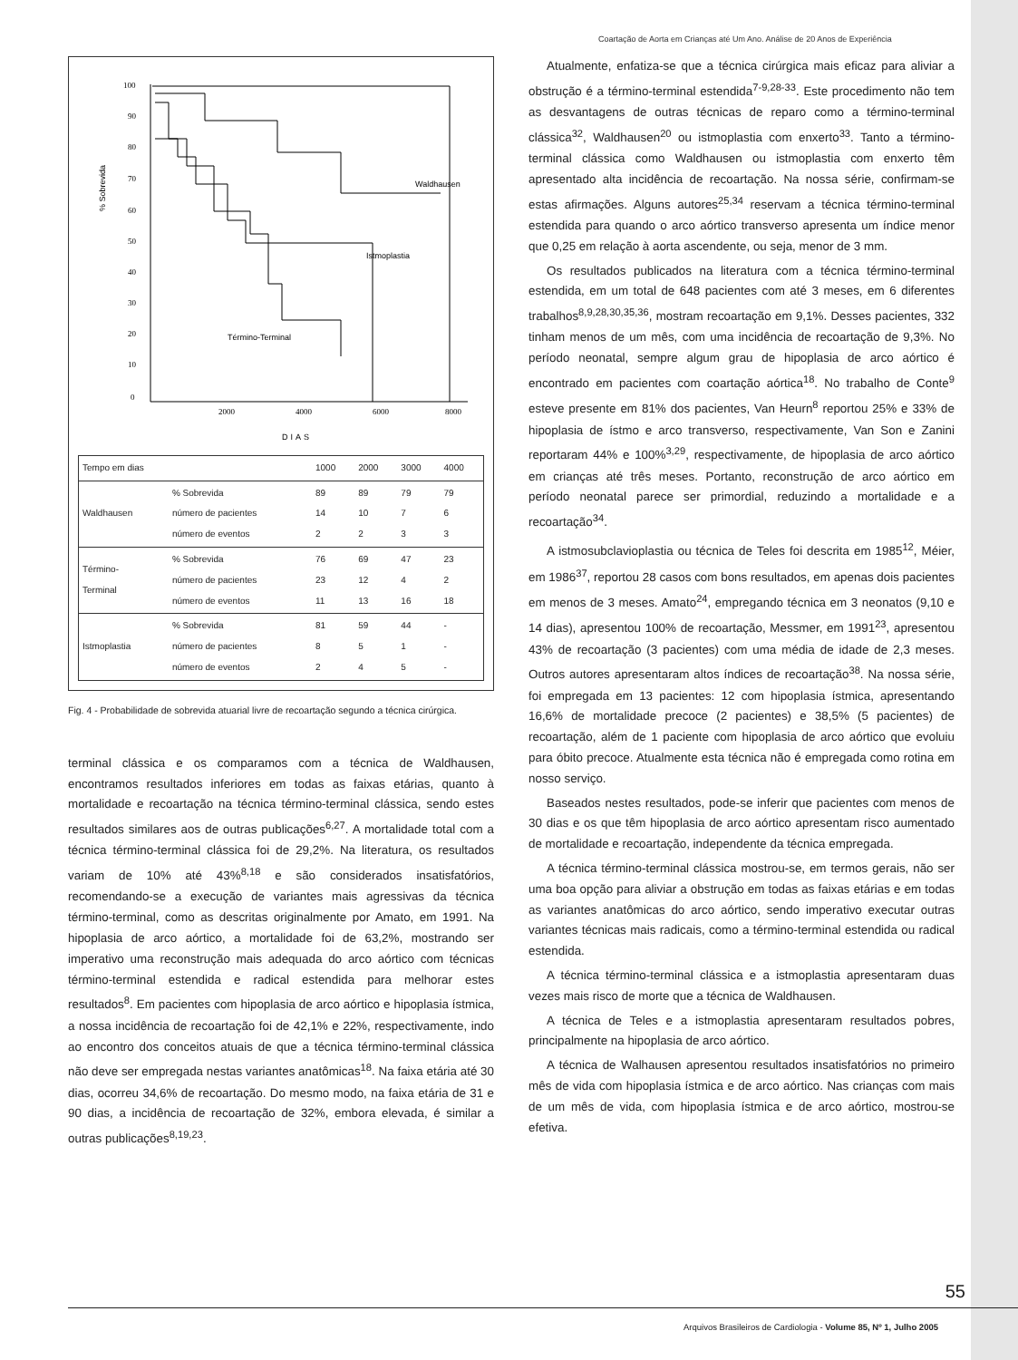Coartação de Aorta em Crianças até Um Ano. Análise de 20 Anos de Experiência
% Sobrevida
100
90
80
70
60
50
40
30
20
10
0
2000
4000
6000
8000
Waldhausen
Istmoplastia
Término-Terminal
DIAS
| Tempo em dias | | 1000 | 2000 | 3000 | 4000 |
| Waldhausen | % Sobrevida número de pacientes número de eventos | 89 14 2 | 89 10 2 | 79 7 3 | 79 6 3 |
| Término- Terminal | % Sobrevida número de pacientes número de eventos | 76 23 11 | 69 12 13 | 47 4 16 | 23 2 18 |
| Istmoplastia | % Sobrevida número de pacientes número de eventos | 81 8 2 | 59 5 4 | 44 1 5 | - - - |
Fig. 4 - Probabilidade de sobrevida atuarial livre de recoartação segundo a técnica cirúrgica.
terminal clássica e os comparamos com a técnica de Waldhausen, encontramos resultados inferiores em todas as faixas etárias, quanto à mortalidade e recoartação na técnica término-terminal clássica, sendo estes resultados similares aos de outras publicações<sup>6,27</sup>. A mortalidade total com a técnica término-terminal clássica foi de 29,2%. Na literatura, os resultados variam de 10% até 43%<sup>8,18</sup> e são considerados insatisfatórios, recomendando-se a execução de variantes mais agressivas da técnica término-terminal, como as descritas originalmente por Amato, em 1991. Na hipoplasia de arco aórtico, a mortalidade foi de 63,2%, mostrando ser imperativo uma reconstrução mais adequada do arco aórtico com técnicas término-terminal estendida e radical estendida para melhorar estes resultados<sup>8</sup>. Em pacientes com hipoplasia de arco aórtico e hipoplasia ístmica, a nossa incidência de recoartação foi de 42,1% e 22%, respectivamente, indo ao encontro dos conceitos atuais de que a técnica término-terminal clássica não deve ser empregada nestas variantes anatômicas<sup>18</sup>. Na faixa etária até 30 dias, ocorreu 34,6% de recoartação. Do mesmo modo, na faixa etária de 31 e 90 dias, a incidência de recoartação de 32%, embora elevada, é similar a outras publicações<sup>8,19,23</sup>.
Atualmente, enfatiza-se que a técnica cirúrgica mais eficaz para aliviar a obstrução é a término-terminal estendida<sup>7-9,28-33</sup>. Este procedimento não tem as desvantagens de outras técnicas de reparo como a término-terminal clássica<sup>32</sup>, Waldhausen<sup>20</sup> ou istmoplastia com enxerto<sup>33</sup>. Tanto a término-terminal clássica como Waldhausen ou istmoplastia com enxerto têm apresentado alta incidência de recoartação. Na nossa série, confirmam-se estas afirmações. Alguns autores<sup>25,34</sup> reservam a técnica término-terminal estendida para quando o arco aórtico transverso apresenta um índice menor que 0,25 em relação à aorta ascendente, ou seja, menor de 3 mm.
Os resultados publicados na literatura com a técnica término-terminal estendida, em um total de 648 pacientes com até 3 meses, em 6 diferentes trabalhos<sup>8,9,28,30,35,36</sup>, mostram recoartação em 9,1%. Desses pacientes, 332 tinham menos de um mês, com uma incidência de recoartação de 9,3%. No período neonatal, sempre algum grau de hipoplasia de arco aórtico é encontrado em pacientes com coartação aórtica<sup>18</sup>. No trabalho de Conte<sup>9</sup> esteve presente em 81% dos pacientes, Van Heurn<sup>8</sup> reportou 25% e 33% de hipoplasia de ístmo e arco transverso, respectivamente, Van Son e Zanini reportaram 44% e 100%<sup>3,29</sup>, respectivamente, de hipoplasia de arco aórtico em crianças até três meses. Portanto, reconstrução de arco aórtico em período neonatal parece ser primordial, reduzindo a mortalidade e a recoartação<sup>34</sup>.
A istmosubclavioplastia ou técnica de Teles foi descrita em 1985<sup>12</sup>, Méier, em 1986<sup>37</sup>, reportou 28 casos com bons resultados, em apenas dois pacientes em menos de 3 meses. Amato<sup>24</sup>, empregando técnica em 3 neonatos (9,10 e 14 dias), apresentou 100% de recoartação, Messmer, em 1991<sup>23</sup>, apresentou 43% de recoartação (3 pacientes) com uma média de idade de 2,3 meses. Outros autores apresentaram altos índices de recoartação<sup>38</sup>. Na nossa série, foi empregada em 13 pacientes: 12 com hipoplasia ístmica, apresentando 16,6% de mortalidade precoce (2 pacientes) e 38,5% (5 pacientes) de recoartação, além de 1 paciente com hipoplasia de arco aórtico que evoluiu para óbito precoce. Atualmente esta técnica não é empregada como rotina em nosso serviço.
Baseados nestes resultados, pode-se inferir que pacientes com menos de 30 dias e os que têm hipoplasia de arco aórtico apresentam risco aumentado de mortalidade e recoartação, independente da técnica empregada.
A técnica término-terminal clássica mostrou-se, em termos gerais, não ser uma boa opção para aliviar a obstrução em todas as faixas etárias e em todas as variantes anatômicas do arco aórtico, sendo imperativo executar outras variantes técnicas mais radicais, como a término-terminal estendida ou radical estendida.
A técnica término-terminal clássica e a istmoplastia apresentaram duas vezes mais risco de morte que a técnica de Waldhausen.
A técnica de Teles e a istmoplastia apresentaram resultados pobres, principalmente na hipoplasia de arco aórtico.
A técnica de Walhausen apresentou resultados insatisfatórios no primeiro mês de vida com hipoplasia ístmica e de arco aórtico. Nas crianças com mais de um mês de vida, com hipoplasia ístmica e de arco aórtico, mostrou-se efetiva.
55
Arquivos Brasileiros de Cardiologia - Volume 85, Nº 1, Julho 2005